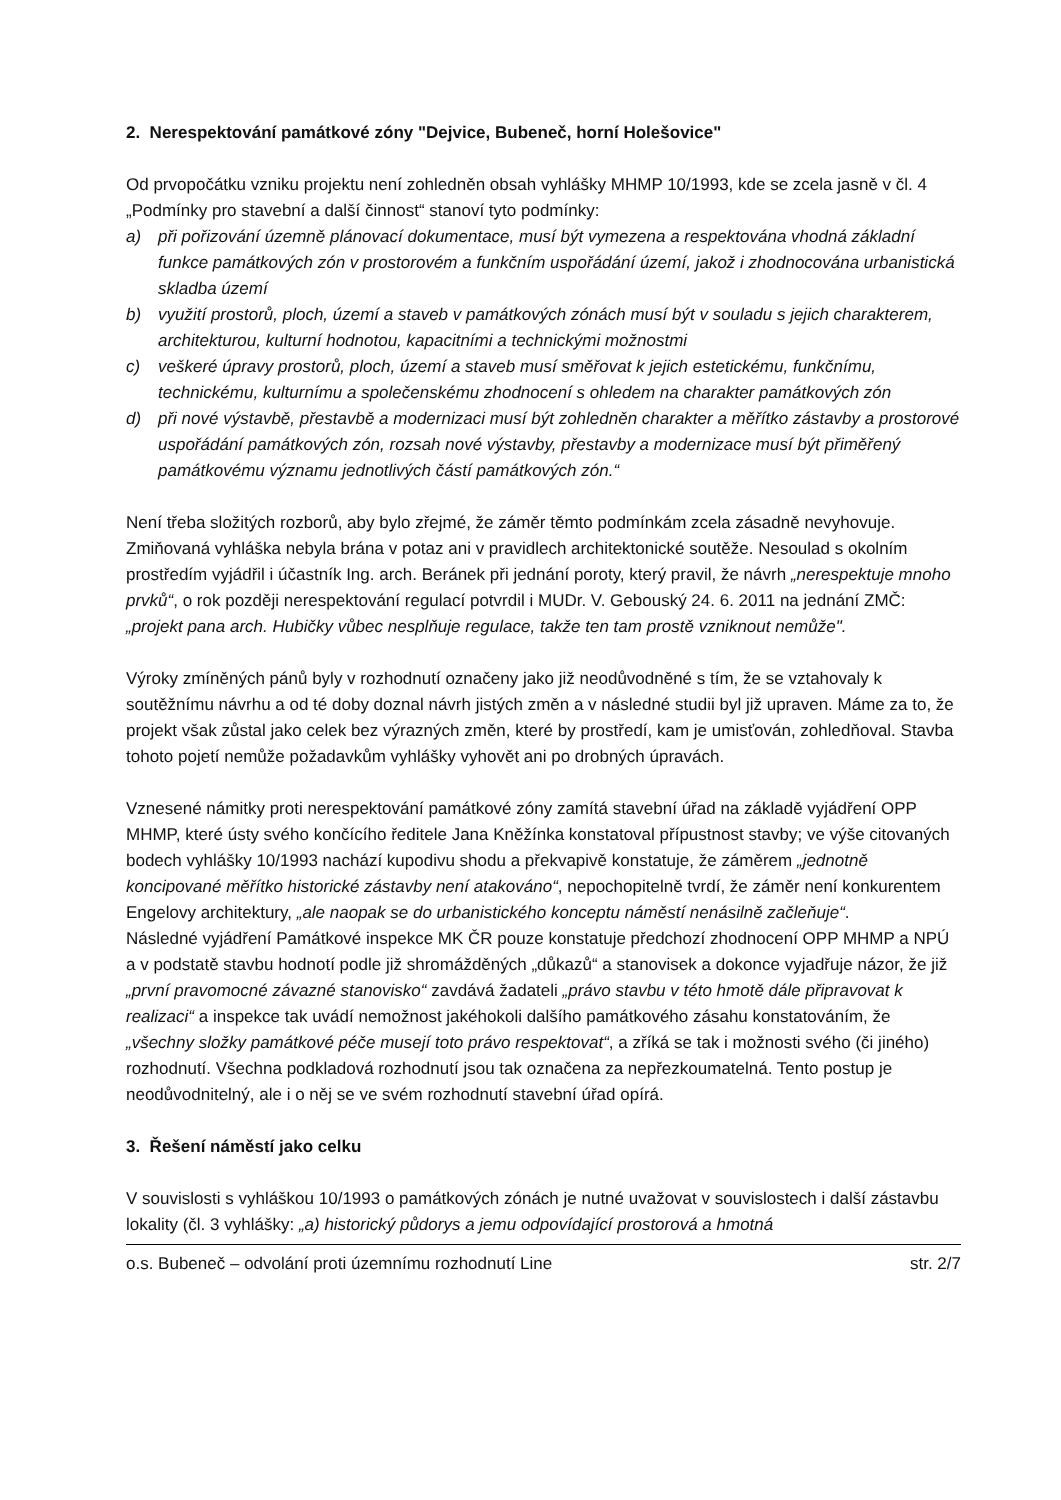2. Nerespektování památkové zóny "Dejvice, Bubeneč, horní Holešovice"
Od prvopočátku vzniku projektu není zohledněn obsah vyhlášky MHMP 10/1993, kde se zcela jasně v čl. 4 „Podmínky pro stavební a další činnost“ stanoví tyto podmínky:
a) při pořizování územně plánovací dokumentace, musí být vymezena a respektována vhodná základní funkce památkových zón v prostorovém a funkčním uspořádání území, jakož i zhodnocována urbanistická skladba území
b) využití prostorů, ploch, území a staveb v památkových zónách musí být v souladu s jejich charakterem, architekturou, kulturní hodnotou, kapacitními a technickými možnostmi
c) veškeré úpravy prostorů, ploch, území a staveb musí směřovat k jejich estetickému, funkčnímu, technickému, kulturnímu a společenskému zhodnocení s ohledem na charakter památkových zón
d) při nové výstavbě, přestavbě a modernizaci musí být zohledněn charakter a měřítko zástavby a prostorové uspořádání památkových zón, rozsah nové výstavby, přestavby a modernizace musí být přiměřený památkovému významu jednotlivých částí památkových zón.“
Není třeba složitých rozborů, aby bylo zřejmé, že záměr těmto podmínkám zcela zásadně nevyhovuje. Zmiňovaná vyhláška nebyla brána v potaz ani v pravidlech architektonické soutěže. Nesoulad s okolním prostředím vyjádřil i účastník Ing. arch. Beránek při jednání poroty, který pravil, že návrh „nerespektuje mnoho prvků“, o rok později nerespektování regulací potvrdil i MUDr. V. Gebouský 24. 6. 2011 na jednání ZMČ: „projekt pana arch. Hubičky vůbec nesplňuje regulace, takže ten tam prostě vzniknout nemůže".
Výroky zmíněných pánů byly v rozhodnutí označeny jako již neodůvodněné s tím, že se vztahovaly k soutěžnímu návrhu a od té doby doznal návrh jistých změn a v následné studii byl již upraven. Máme za to, že projekt však zůstal jako celek bez výrazných změn, které by prostředí, kam je umisťován, zohledňoval. Stavba tohoto pojetí nemůže požadavkům vyhlášky vyhovět ani po drobných úpravách.
Vznesené námitky proti nerespektování památkové zóny zamítá stavební úřad na základě vyjádření OPP MHMP, které ústy svého končícího ředitele Jana Kněžínka konstatoval přípustnost stavby; ve výše citovaných bodech vyhlášky 10/1993 nachází kupodivu shodu a překvapivě konstatuje, že záměrem „jednotně koncipované měřítko historické zástavby není atakováno“, nepochopitelně tvrdí, že záměr není konkurentem Engelovy architektury, „ale naopak se do urbanistického konceptu náměstí nenásilně začleňuje“.
Následné vyjádření Památkové inspekce MK ČR pouze konstatuje předchozí zhodnocení OPP MHMP a NPÚ a v podstatě stavbu hodnotí podle již shromážděných „důkazů“ a stanovisek a dokonce vyjadřuje názor, že již „první pravomocné závazné stanovisko“ zavdává žadateli „právo stavbu v této hmotě dále připravovat k realizaci“ a inspekce tak uvádí nemožnost jakéhokoli dalšího památkového zásahu konstatováním, že „všechny složky památkové péče musejí toto právo respektovat“, a zříká se tak i možnosti svého (či jiného) rozhodnutí. Všechna podkladová rozhodnutí jsou tak označena za nepřezkoumatelná. Tento postup je neodůvodnitelný, ale i o něj se ve svém rozhodnutí stavební úřad opírá.
3. Řešení náměstí jako celku
V souvislosti s vyhláškou 10/1993 o památkových zónách je nutné uvažovat v souvislostech i další zástavbu lokality (čl. 3 vyhlášky: „a) historický půdorys a jemu odpovídající prostorová a hmotná
o.s. Bubeneč – odvolání proti územnímu rozhodnutí Line str. 2/7